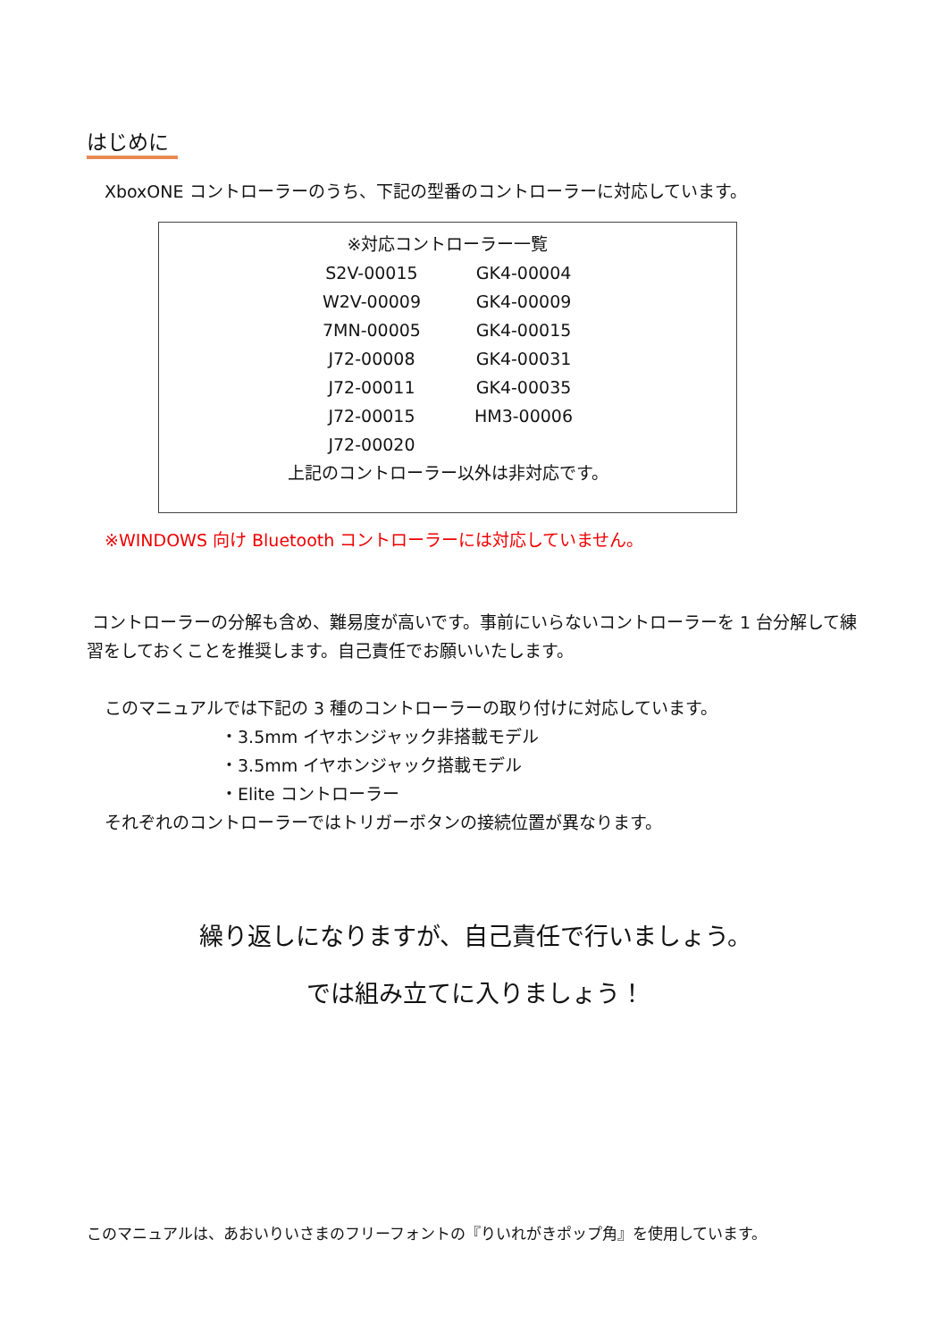はじめに
XboxONE コントローラーのうち、下記の型番のコントローラーに対応しています。
※対応コントローラー一覧
| S2V-00015 | GK4-00004 |
| W2V-00009 | GK4-00009 |
| 7MN-00005 | GK4-00015 |
| J72-00008 | GK4-00031 |
| J72-00011 | GK4-00035 |
| J72-00015 | HM3-00006 |
| J72-00020 | |
上記のコントローラー以外は非対応です。
※WINDOWS 向け Bluetooth コントローラーには対応していません。
コントローラーの分解も含め、難易度が高いです。事前にいらないコントローラーを 1 台分解して練習をしておくことを推奨します。自己責任でお願いいたします。
このマニュアルでは下記の 3 種のコントローラーの取り付けに対応しています。
・3.5mm イヤホンジャック非搭載モデル
・3.5mm イヤホンジャック搭載モデル
・Elite コントローラー
それぞれのコントローラーではトリガーボタンの接続位置が異なります。
繰り返しになりますが、自己責任で行いましょう。
では組み立てに入りましょう！
このマニュアルは、あおいりいさまのフリーフォントの『りいれがきポップ角』を使用しています。